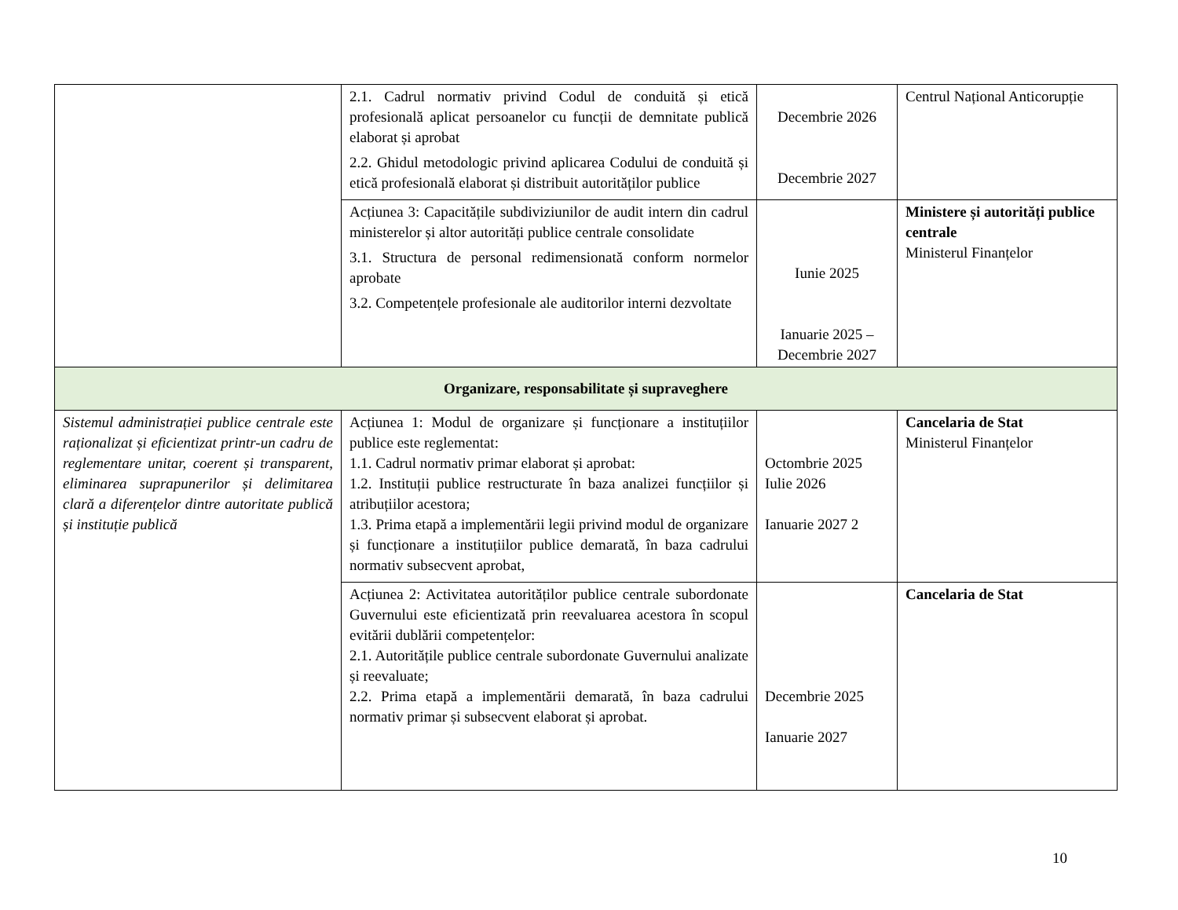| | 2.1. Cadrul normativ privind Codul de conduită și etică profesională aplicat persoanelor cu funcții de demnitate publică elaborat și aprobat 2.2. Ghidul metodologic privind aplicarea Codului de conduită și etică profesională elaborat și distribuit autorităților publice | Decembrie 2026 Decembrie 2027 | Centrul Național Anticorupție |
| | Acțiunea 3: Capacitățile subdiviziunilor de audit intern din cadrul ministerelor și altor autorități publice centrale consolidate 3.1. Structura de personal redimensionată conform normelor aprobate 3.2. Competențele profesionale ale auditorilor interni dezvoltate | Iunie 2025 Ianuarie 2025 – Decembrie 2027 | Ministere și autorități publice centrale Ministerul Finanțelor |
| Organizare, responsabilitate și supraveghere | | | |
| Sistemul administrației publice centrale este raționalizat și eficientizat printr-un cadru de reglementare unitar, coerent și transparent, eliminarea suprapunerilor și delimitarea clară a diferențelor dintre autoritate publică și instituție publică | Acțiunea 1: Modul de organizare și funcționare a instituțiilor publice este reglementat: 1.1. Cadrul normativ primar elaborat și aprobat: 1.2. Instituții publice restructurate în baza analizei funcțiilor și atribuțiilor acestora; 1.3. Prima etapă a implementării legii privind modul de organizare și funcționare a instituțiilor publice demarată, în baza cadrului normativ subsecvent aprobat, | Octombrie 2025 Iulie 2026 Ianuarie 2027 2 | Cancelaria de Stat Ministerul Finanțelor |
| | Acțiunea 2: Activitatea autorităților publice centrale subordonate Guvernului este eficientizată prin reevaluarea acestora în scopul evitării dublării competențelor: 2.1. Autoritățile publice centrale subordonate Guvernului analizate și reevaluate; 2.2. Prima etapă a implementării demarată, în baza cadrului normativ primar și subsecvent elaborat și aprobat. | Decembrie 2025 Ianuarie 2027 | Cancelaria de Stat |
10